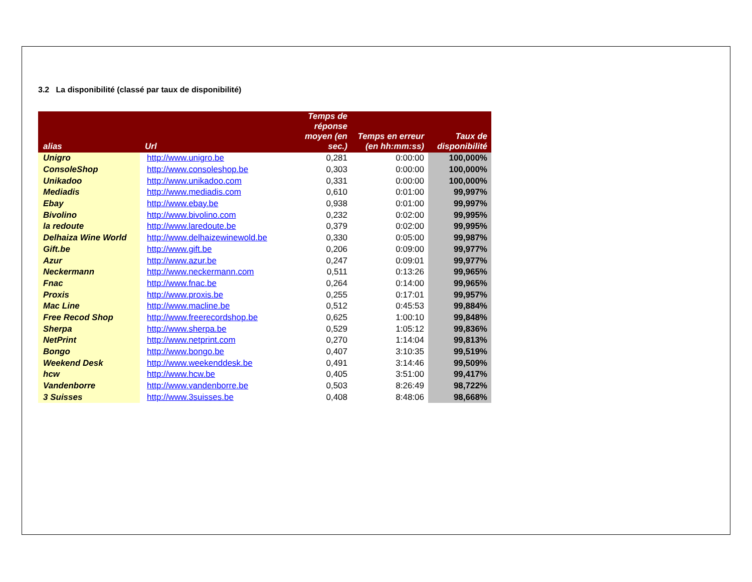3.2 La disponibilité (classé par taux de disponibilité)
| alias | Url | Temps de réponse moyen (en sec.) | Temps en erreur (en hh:mm:ss) | Taux de disponibilité |
| --- | --- | --- | --- | --- |
| Unigro | http://www.unigro.be | 0,281 | 0:00:00 | 100,000% |
| ConsoleShop | http://www.consoleshop.be | 0,303 | 0:00:00 | 100,000% |
| Unikadoo | http://www.unikadoo.com | 0,331 | 0:00:00 | 100,000% |
| Mediadis | http://www.mediadis.com | 0,610 | 0:01:00 | 99,997% |
| Ebay | http://www.ebay.be | 0,938 | 0:01:00 | 99,997% |
| Bivolino | http://www.bivolino.com | 0,232 | 0:02:00 | 99,995% |
| la redoute | http://www.laredoute.be | 0,379 | 0:02:00 | 99,995% |
| Delhaiza Wine World | http://www.delhaizewinewold.be | 0,330 | 0:05:00 | 99,987% |
| Gift.be | http://www.gift.be | 0,206 | 0:09:00 | 99,977% |
| Azur | http://www.azur.be | 0,247 | 0:09:01 | 99,977% |
| Neckermann | http://www.neckermann.com | 0,511 | 0:13:26 | 99,965% |
| Fnac | http://www.fnac.be | 0,264 | 0:14:00 | 99,965% |
| Proxis | http://www.proxis.be | 0,255 | 0:17:01 | 99,957% |
| Mac Line | http://www.macline.be | 0,512 | 0:45:53 | 99,884% |
| Free Recod Shop | http://www.freerecordshop.be | 0,625 | 1:00:10 | 99,848% |
| Sherpa | http://www.sherpa.be | 0,529 | 1:05:12 | 99,836% |
| NetPrint | http://www.netprint.com | 0,270 | 1:14:04 | 99,813% |
| Bongo | http://www.bongo.be | 0,407 | 3:10:35 | 99,519% |
| Weekend Desk | http://www.weekenddesk.be | 0,491 | 3:14:46 | 99,509% |
| hcw | http://www.hcw.be | 0,405 | 3:51:00 | 99,417% |
| Vandenborre | http://www.vandenborre.be | 0,503 | 8:26:49 | 98,722% |
| 3 Suisses | http://www.3suisses.be | 0,408 | 8:48:06 | 98,668% |